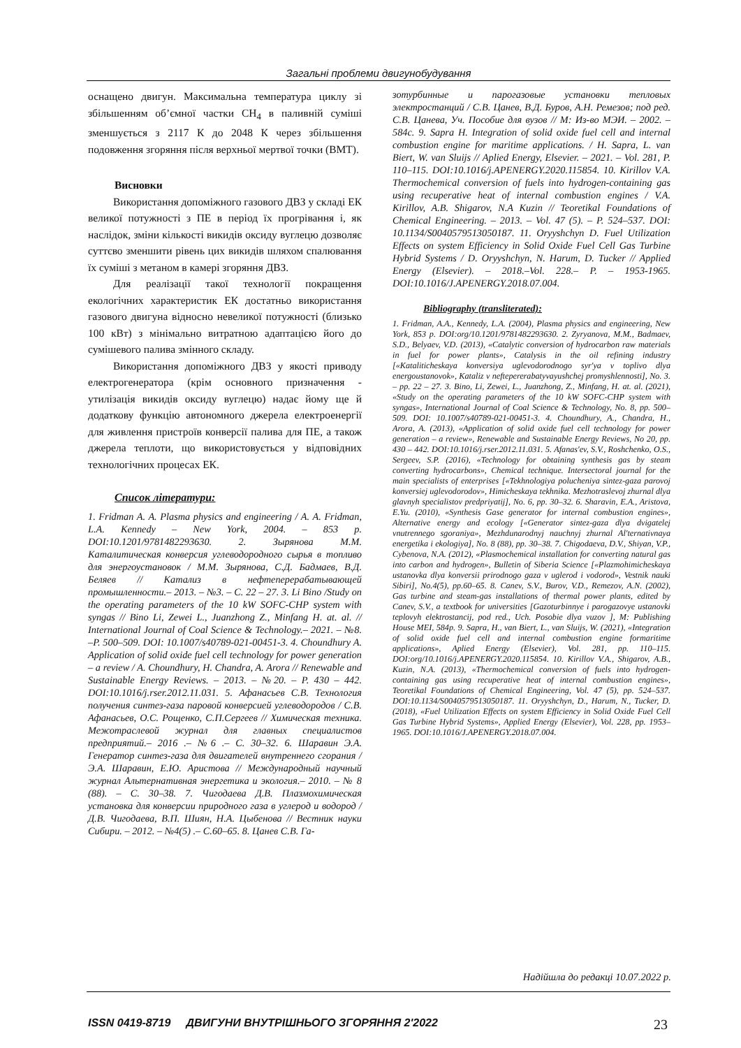Загальні проблеми двигунобудування
оснащено двигун. Максимальна температура циклу зі збільшенням об’ємної частки CH<sub>4</sub> в паливній суміші зменшується з 2117 К до 2048 К через збільшення подовження згоряння після верхньої мертвої точки (ВМТ).
Висновки
Використання допоміжного газового ДВЗ у складі ЕК великої потужності з ПЕ в період їх прогрівання і, як наслідок, зміни кількості викидів оксиду вуглецю дозволяє суттєво зменшити рівень цих викидів шляхом спалювання їх суміші з метаном в камері згоряння ДВЗ.
Для реалізації такої технології покращення екологічних характеристик ЕК достатньо використання газового двигуна відносно невеликої потужності (близько 100 кВт) з мінімально витратною адаптацією його до сумішевого палива змінного складу.
Використання допоміжного ДВЗ у якості приводу електрогенератора (крім основного призначення - утилізація викидів оксиду вуглецю) надає йому ще й додаткову функцію автономного джерела електроенергії для живлення пристроїв конверсії палива для ПЕ, а також джерела теплоти, що використовується у відповідних технологічних процесах ЕК.
Список літератури:
1. Fridman A. A. Plasma physics and engineering / A. A. Fridman, L.A. Kennedy – New York, 2004. – 853 p. DOI:10.1201/9781482293630. 2. Зырянова М.М. Каталитическая конверсия углеводородного сырья в топливо для энергоустановок / М.М. Зырянова, С.Д. Бадмаев, В.Д. Беляев // Катализ в нефтеперерабатывающей промышленности.– 2013. – №3. – С. 22 – 27. 3. Li Bino /Study on the operating parameters of the 10 kW SOFC-CHP system with syngas // Bino Li, Zewei L., Juanzhong Z., Minfang H. at. al. // International Journal of Coal Science & Technology.– 2021. – №8. –P. 500–509. DOI: 10.1007/s40789-021-00451-3. 4. Choundhury A. Application of solid oxide fuel cell technology for power generation – a review / A. Choundhury, H. Chandra, A. Arora // Renewable and Sustainable Energy Reviews. – 2013. – №20. – P. 430 – 442. DOI:10.1016/j.rser.2012.11.031. 5. Афанасьев С.В. Технология получения синтез-газа паровой конверсией углеводородов / С.В. Афанасьев, О.С. Рощенко, С.П.Сергеев // Химическая техника. Межотраслевой журнал для главных специалистов предприятий.– 2016 .– №6 .– С. 30–32. 6. Шаравин Э.А. Генератор синтез-газа для двигателей внутреннего сгорания / Э.А. Шаравин, Е.Ю. Аристова // Международный научный журнал Альтернативная энергетика и экология.– 2010. – № 8 (88). – С. 30–38. 7. Чигодаева Д.В. Плазмохимическая установка для конверсии природного газа в углерод и водород / Д.В. Чигодаева, В.П. Шиян, Н.А. Цыбенова // Вестник науки Сибири. – 2012. – №4(5) .– С.60–65. 8. Цанев С.В. Га-
зотурбинные и парогазовые установки тепловых электростанций / С.В. Цанев, В.Д. Буров, А.Н. Ремезов; под ред. С.В. Цанева, Уч. Пособие для вузов // М: Из-во МЭИ. – 2002. – 584с. 9. Sapra H. Integration of solid oxide fuel cell and internal combustion engine for maritime applications. / H. Sapra, L. van Biert, W. van Sluijs // Aplied Energy, Elsevier. – 2021. – Vol. 281, P. 110–115. DOI:10.1016/j.APENERGY.2020.115854. 10. Kirillov V.A. Thermochemical conversion of fuels into hydrogen-containing gas using recuperative heat of internal combustion engines / V.A. Kirillov, A.B. Shigarov, N.A Kuzin // Teoretikal Foundations of Chemical Engineering. – 2013. – Vol. 47 (5). – P. 524–537. DOI: 10.1134/S0040579513050187. 11. Oryyshchyn D. Fuel Utilization Effects on system Efficiency in Solid Oxide Fuel Cell Gas Turbine Hybrid Systems / D. Oryyshchyn, N. Harum, D. Tucker // Applied Energy (Elsevier). – 2018.–Vol. 228.– P. – 1953-1965. DOI:10.1016/J.APENERGY.2018.07.004.
Bibliography (transliterated):
1. Fridman, A.A., Kennedy, L.A. (2004), Plasma physics and engineering, New York, 853 p. DOI:org/10.1201/9781482293630. 2. Zyryanova, M.M., Badmaev, S.D., Belyaev, V.D. (2013), «Catalytic conversion of hydrocarbon raw materials in fuel for power plants», Catalysis in the oil refining industry [«Kataliticheskaya konversiya uglevodorodnogo syr'ya v toplivo dlya energoustanovok», Kataliz v neftepererabatyvayushchej promyshlennosti], No. 3. – pp. 22 – 27. 3. Bino, Li, Zewei, L., Juanzhong, Z., Minfang, H. at. al. (2021), «Study on the operating parameters of the 10 kW SOFC-CHP system with syngas», International Journal of Coal Science & Technology, No. 8, pp. 500–509. DOI: 10.1007/s40789-021-00451-3. 4. Choundhury, A., Chandra, H., Arora, A. (2013), «Application of solid oxide fuel cell technology for power generation – a review», Renewable and Sustainable Energy Reviews, No 20, pp. 430 – 442. DOI:10.1016/j.rser.2012.11.031. 5. Afanas'ev, S.V., Roshchenko, O.S., Sergeev, S.P. (2016), «Technology for obtaining synthesis gas by steam converting hydrocarbons», Chemical technique. Intersectoral journal for the main specialists of enterprises [«Tekhnologiya polucheniya sintez-gaza parovoj konversiej uglevodorodov», Himicheskaya tekhnika. Mezhotraslevoj zhurnal dlya glavnyh specialistov predpriyatij], No. 6, pp. 30–32. 6. Sharavin, E.A., Aristova, E.Yu. (2010), «Synthesis Gase generator for internal combustion engines», Alternative energy and ecology [«Generator sintez-gaza dlya dvigatelej vnutrennego sgoraniya», Mezhdunarodnyj nauchnyj zhurnal Al'ternativnaya energetika i ekologiya], No. 8 (88), pp. 30–38. 7. Chigodaeva, D.V., Shiyan, V.P., Cybenova, N.A. (2012), «Plasmochemical installation for converting natural gas into carbon and hydrogen», Bulletin of Siberia Science [«Plazmohimicheskaya ustanovka dlya konversii prirodnogo gaza v uglerod i vodorod», Vestnik nauki Sibiri], No.4(5), pp.60–65. 8. Canev, S.V., Burov, V.D., Remezov, A.N. (2002), Gas turbine and steam-gas installations of thermal power plants, edited by Canev, S.V., a textbook for universities [Gazoturbinnye i parogazovye ustanovki teplovyh elektrostancij, pod red., Uch. Posobie dlya vuzov ], M: Publishing House MEI, 584p. 9. Sapra, H., van Biert, L., van Sluijs, W. (2021), «Integration of solid oxide fuel cell and internal combustion engine formaritime applications», Aplied Energy (Elsevier), Vol. 281, pp. 110–115. DOI:org/10.1016/j.APENERGY.2020.115854. 10. Kirillov V.A., Shigarov, A.B., Kuzin, N.A. (2013), «Thermochemical conversion of fuels into hydrogen-containing gas using recuperative heat of internal combustion engines», Teoretikal Foundations of Chemical Engineering, Vol. 47 (5), pp. 524–537. DOI:10.1134/S0040579513050187. 11. Oryyshchyn, D., Harum, N., Tucker, D. (2018), «Fuel Utilization Effects on system Efficiency in Solid Oxide Fuel Cell Gas Turbine Hybrid Systems», Applied Energy (Elsevier), Vol. 228, pp. 1953–1965. DOI:10.1016/J.APENERGY.2018.07.004.
Надійшла до редакці 10.07.2022 р.
ISSN 0419-8719 ДВИГУНИ ВНУТРІШНЬОГО ЗГОРЯННЯ 2'2022 23